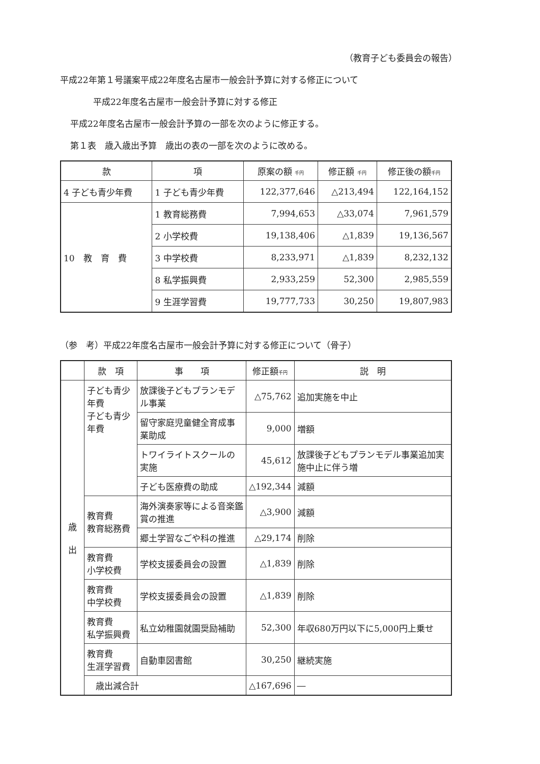（教育子ども委員会の報告）
平成22年第１号議案平成22年度名古屋市一般会計予算に対する修正について
平成22年度名古屋市一般会計予算に対する修正
平成22年度名古屋市一般会計予算の一部を次のように修正する。
第１表　歳入歳出予算　歳出の表の一部を次のように改める。
| 款 | 項 | 原案の額 千円 | 修正額 千円 | 修正後の額 千円 |
| --- | --- | --- | --- | --- |
| 4 子ども青少年費 | 1 子ども青少年費 | 122,377,646 | △213,494 | 122,164,152 |
| 10 教 育 費 | 1 教育総務費 | 7,994,653 | △33,074 | 7,961,579 |
| | 2 小学校費 | 19,138,406 | △1,839 | 19,136,567 |
| | 3 中学校費 | 8,233,971 | △1,839 | 8,232,132 |
| | 8 私学振興費 | 2,933,259 | 52,300 | 2,985,559 |
| | 9 生涯学習費 | 19,777,733 | 30,250 | 19,807,983 |
（参　考）平成22年度名古屋市一般会計予算に対する修正について（骨子）
| | 款 項 | 事 項 | 修正額 千円 | 説 明 |
| --- | --- | --- | --- | --- |
| 歳 出 | 子ども青少年費 子ども青少年費 | 放課後子どもプランモデル事業 | △75,762 | 追加実施を中止 |
| | | 留守家庭児童健全育成事業助成 | 9,000 | 増額 |
| | | トワイライトスクールの実施 | 45,612 | 放課後子どもプランモデル事業追加実施中止に伴う増 |
| | | 子ども医療費の助成 | △192,344 | 減額 |
| | 教育費 教育総務費 | 海外演奏家等による音楽鑑賞の推進 | △3,900 | 減額 |
| | | 郷土学習なごや科の推進 | △29,174 | 削除 |
| | 教育費 小学校費 | 学校支援委員会の設置 | △1,839 | 削除 |
| | 教育費 中学校費 | 学校支援委員会の設置 | △1,839 | 削除 |
| | 教育費 私学振興費 | 私立幼稚園就園奨励補助 | 52,300 | 年収680万円以下に5,000円上乗せ |
| | 教育費 生涯学習費 | 自動車図書館 | 30,250 | 継続実施 |
| | 歳出減合計 | | △167,696 | ― |